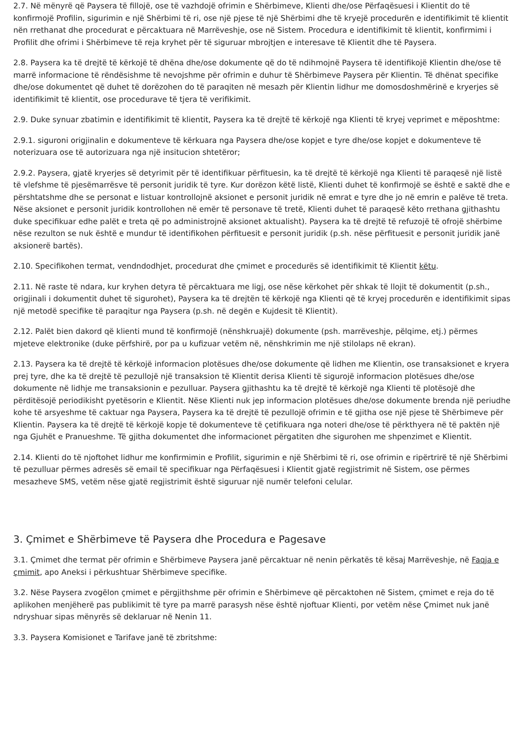2.7. Në mënyrë që Paysera të fillojë, ose të vazhdojë ofrimin e Shërbimeve, Klienti dhe/ose Përfaqësuesi i Klientit do të konfirmojë Profilin, sigurimin e një Shërbimi të ri, ose një pjese të një Shërbimi dhe të kryejë procedurën e identifikimit të klientit nën rrethanat dhe procedurat e përcaktuara në Marrëveshje, ose në Sistem. Procedura e identifikimit të klientit, konfirmimi i Profilit dhe ofrimi i Shërbimeve të reja kryhet për të siguruar mbrojtjen e interesave të Klientit dhe të Paysera.
2.8. Paysera ka të drejtë të kërkojë të dhëna dhe/ose dokumente që do të ndihmojnë Paysera të identifikojë Klientin dhe/ose të marrë informacione të rëndësishme të nevojshme për ofrimin e duhur të Shërbimeve Paysera për Klientin. Të dhënat specifike dhe/ose dokumentet që duhet të dorëzohen do të paraqiten në mesazh për Klientin lidhur me domosdoshmërinë e kryerjes së identifikimit të klientit, ose procedurave të tjera të verifikimit.
2.9. Duke synuar zbatimin e identifikimit të klientit, Paysera ka të drejtë të kërkojë nga Klienti të kryej veprimet e mëposhtme:
2.9.1. siguroni origjinalin e dokumenteve të kërkuara nga Paysera dhe/ose kopjet e tyre dhe/ose kopjet e dokumenteve të noterizuara ose të autorizuara nga një insitucion shtetëror;
2.9.2. Paysera, gjatë kryerjes së detyrimit për të identifikuar përfituesin, ka të drejtë të kërkojë nga Klienti të paraqesë një listë të vlefshme të pjesëmarrësve të personit juridik të tyre. Kur dorëzon këtë listë, Klienti duhet të konfirmojë se është e saktë dhe e përshtatshme dhe se personat e listuar kontrollojnë aksionet e personit juridik në emrat e tyre dhe jo në emrin e palëve të treta. Nëse aksionet e personit juridik kontrollohen në emër të personave të tretë, Klienti duhet të paraqesë këto rrethana gjithashtu duke specifikuar edhe palët e treta që po administrojnë aksionet aktualisht). Paysera ka të drejtë të refuzojë të ofrojë shërbime nëse rezulton se nuk është e mundur të identifikohen përfituesit e personit juridik (p.sh. nëse përfituesit e personit juridik janë aksionerë bartës).
2.10. Specifikohen termat, vendndodhjet, procedurat dhe çmimet e procedurës së identifikimit të Klientit këtu.
2.11. Në raste të ndara, kur kryhen detyra të përcaktuara me ligj, ose nëse kërkohet për shkak të llojit të dokumentit (p.sh., origjinali i dokumentit duhet të sigurohet), Paysera ka të drejtën të kërkojë nga Klienti që të kryej procedurën e identifikimit sipas një metodë specifike të paraqitur nga Paysera (p.sh. në degën e Kujdesit të Klientit).
2.12. Palët bien dakord që klienti mund të konfirmojë (nënshkruajë) dokumente (psh. marrëveshje, pëlqime, etj.) përmes mjeteve elektronike (duke përfshirë, por pa u kufizuar vetëm në, nënshkrimin me një stilolaps në ekran).
2.13. Paysera ka të drejtë të kërkojë informacion plotësues dhe/ose dokumente që lidhen me Klientin, ose transaksionet e kryera prej tyre, dhe ka të drejtë të pezullojë një transaksion të Klientit derisa Klienti të sigurojë informacion plotësues dhe/ose dokumente në lidhje me transaksionin e pezulluar. Paysera gjithashtu ka të drejtë të kërkojë nga Klienti të plotësojë dhe përditësojë periodikisht pyetësorin e Klientit. Nëse Klienti nuk jep informacion plotësues dhe/ose dokumente brenda një periudhe kohe të arsyeshme të caktuar nga Paysera, Paysera ka të drejtë të pezullojë ofrimin e të gjitha ose një pjese të Shërbimeve për Klientin. Paysera ka të drejtë të kërkojë kopje të dokumenteve të çetifikuara nga noteri dhe/ose të përkthyera në të paktën një nga Gjuhët e Pranueshme. Të gjitha dokumentet dhe informacionet përgatiten dhe sigurohen me shpenzimet e Klientit.
2.14. Klienti do të njoftohet lidhur me konfirmimin e Profilit, sigurimin e një Shërbimi të ri, ose ofrimin e ripërtrirë të një Shërbimi të pezulluar përmes adresës së email të specifikuar nga Përfaqësuesi i Klientit gjatë regjistrimit në Sistem, ose përmes mesazheve SMS, vetëm nëse gjatë regjistrimit është siguruar një numër telefoni celular.
3. Çmimet e Shërbimeve të Paysera dhe Procedura e Pagesave
3.1. Çmimet dhe termat për ofrimin e Shërbimeve Paysera janë përcaktuar në nenin përkatës të kësaj Marrëveshje, në Faqja e çmimit, apo Aneksi i përkushtuar Shërbimeve specifike.
3.2. Nëse Paysera zvogëlon çmimet e përgjithshme për ofrimin e Shërbimeve që përcaktohen në Sistem, çmimet e reja do të aplikohen menjëherë pas publikimit të tyre pa marrë parasysh nëse është njoftuar Klienti, por vetëm nëse Çmimet nuk janë ndryshuar sipas mënyrës së deklaruar në Nenin 11.
3.3. Paysera Komisionet e Tarifave janë të zbritshme: